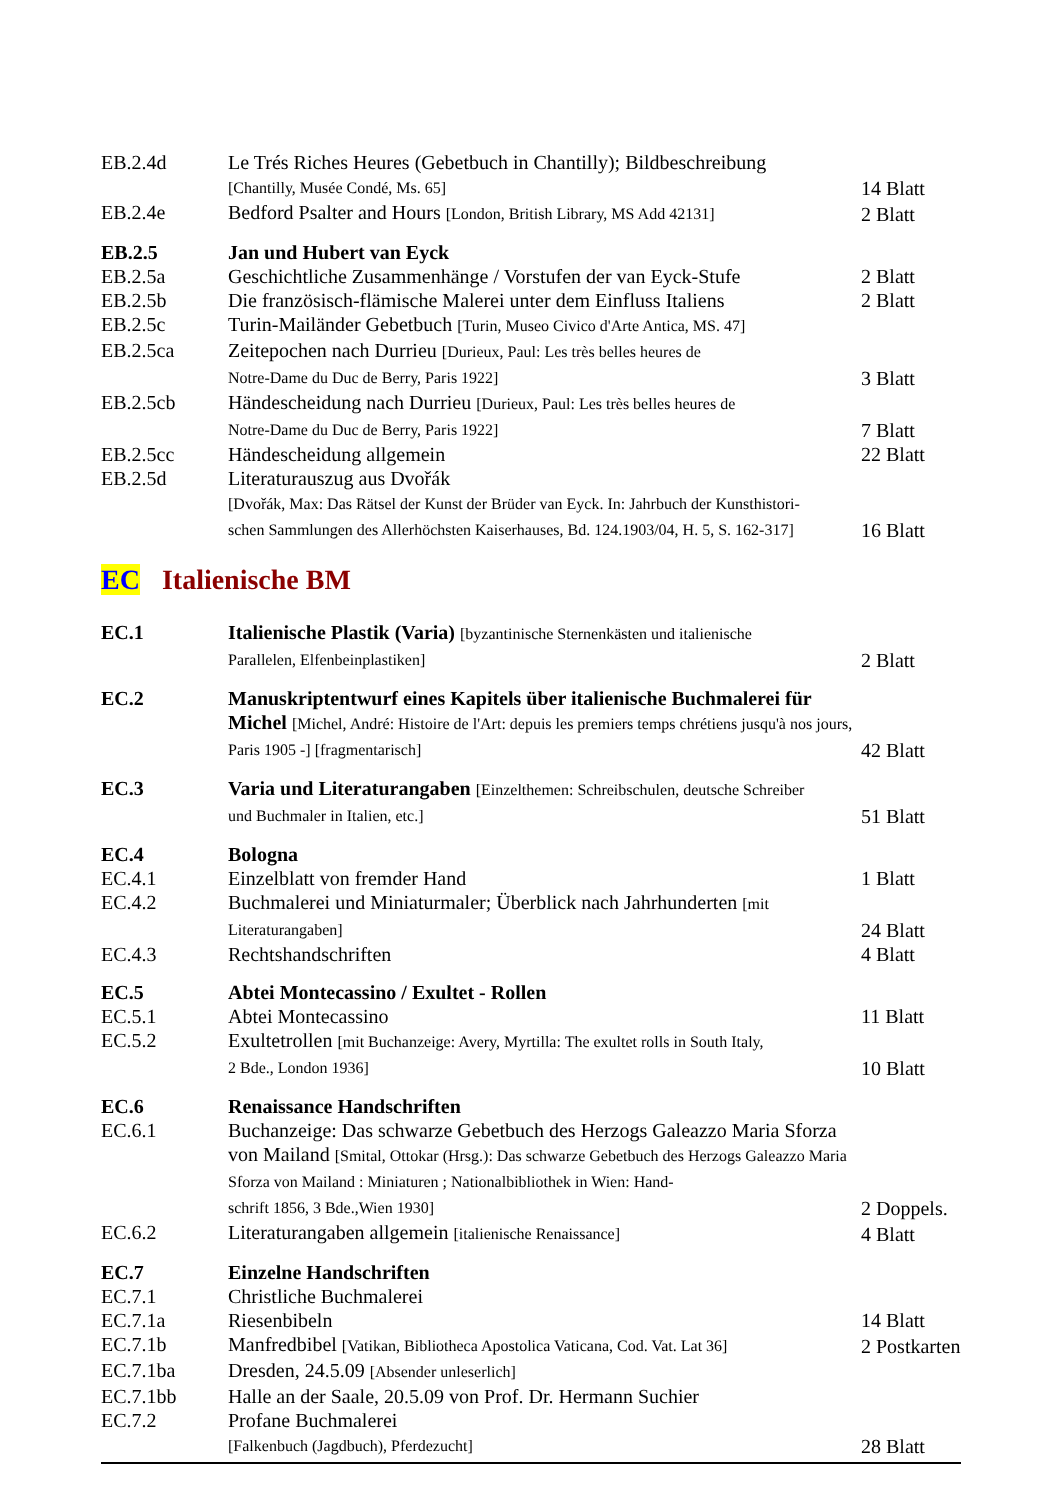| EB.2.4d | Le Trés Riches Heures (Gebetbuch in Chantilly); Bildbeschreibung [Chantilly, Musée Condé, Ms. 65] | 14 Blatt |
| EB.2.4e | Bedford Psalter and Hours [London, British Library, MS Add 42131] | 2 Blatt |
| EB.2.5 | Jan und Hubert van Eyck | |
| EB.2.5a | Geschichtliche Zusammenhänge / Vorstufen der van Eyck-Stufe | 2 Blatt |
| EB.2.5b | Die französisch-flämische Malerei unter dem Einfluss Italiens | 2 Blatt |
| EB.2.5c | Turin-Mailänder Gebetbuch [Turin, Museo Civico d'Arte Antica, MS. 47] | |
| EB.2.5ca | Zeitepochen nach Durrieu [Durieux, Paul: Les très belles heures de Notre-Dame du Duc de Berry, Paris 1922] | 3 Blatt |
| EB.2.5cb | Händescheidung nach Durrieu [Durieux, Paul: Les très belles heures de Notre-Dame du Duc de Berry, Paris 1922] | 7 Blatt |
| EB.2.5cc | Händescheidung allgemein | 22 Blatt |
| EB.2.5d | Literaturauszug aus Dvořák [Dvořák, Max: Das Rätsel der Kunst der Brüder van Eyck. In: Jahrbuch der Kunsthistori- schen Sammlungen des Allerhöchsten Kaiserhauses, Bd. 124.1903/04, H. 5, S. 162-317] | 16 Blatt |
EC Italienische BM
| EC.1 | Italienische Plastik (Varia) [byzantinische Sternenkästen und italienische Parallelen, Elfenbeinplastiken] | 2 Blatt |
| EC.2 | Manuskriptentwurf eines Kapitels über italienische Buchmalerei für Michel [Michel, André: Histoire de l'Art: depuis les premiers temps chrétiens jusqu'à nos jours, Paris 1905 -] [fragmentarisch] | 42 Blatt |
| EC.3 | Varia und Literaturangaben [Einzelthemen: Schreibschulen, deutsche Schreiber und Buchmaler in Italien, etc.] | 51 Blatt |
| EC.4 | Bologna | |
| EC.4.1 | Einzelblatt von fremder Hand | 1 Blatt |
| EC.4.2 | Buchmalerei und Miniaturmaler; Überblick nach Jahrhunderten [mit Literaturangaben] | 24 Blatt |
| EC.4.3 | Rechtshandschriften | 4 Blatt |
| EC.5 | Abtei Montecassino / Exultet - Rollen | |
| EC.5.1 | Abtei Montecassino | 11 Blatt |
| EC.5.2 | Exultetrollen [mit Buchanzeige: Avery, Myrtilla: The exultet rolls in South Italy, 2 Bde., London 1936] | 10 Blatt |
| EC.6 | Renaissance Handschriften | |
| EC.6.1 | Buchanzeige: Das schwarze Gebetbuch des Herzogs Galeazzo Maria Sforza von Mailand [Smital, Ottokar (Hrsg.): Das schwarze Gebetbuch des Herzogs Galeazzo Maria Sforza von Mailand : Miniaturen ; Nationalbibliothek in Wien: Hand- schrift 1856, 3 Bde.,Wien 1930] | 2 Doppels. |
| EC.6.2 | Literaturangaben allgemein [italienische Renaissance] | 4 Blatt |
| EC.7 | Einzelne Handschriften | |
| EC.7.1 | Christliche Buchmalerei | |
| EC.7.1a | Riesenbibeln | 14 Blatt |
| EC.7.1b | Manfredbibel [Vatikan, Bibliotheca Apostolica Vaticana, Cod. Vat. Lat 36] | 2 Postkarten |
| EC.7.1ba | Dresden, 24.5.09 [Absender unleserlich] | |
| EC.7.1bb | Halle an der Saale, 20.5.09 von Prof. Dr. Hermann Suchier | |
| EC.7.2 | Profane Buchmalerei [Falkenbuch (Jagdbuch), Pferdezucht] | 28 Blatt |